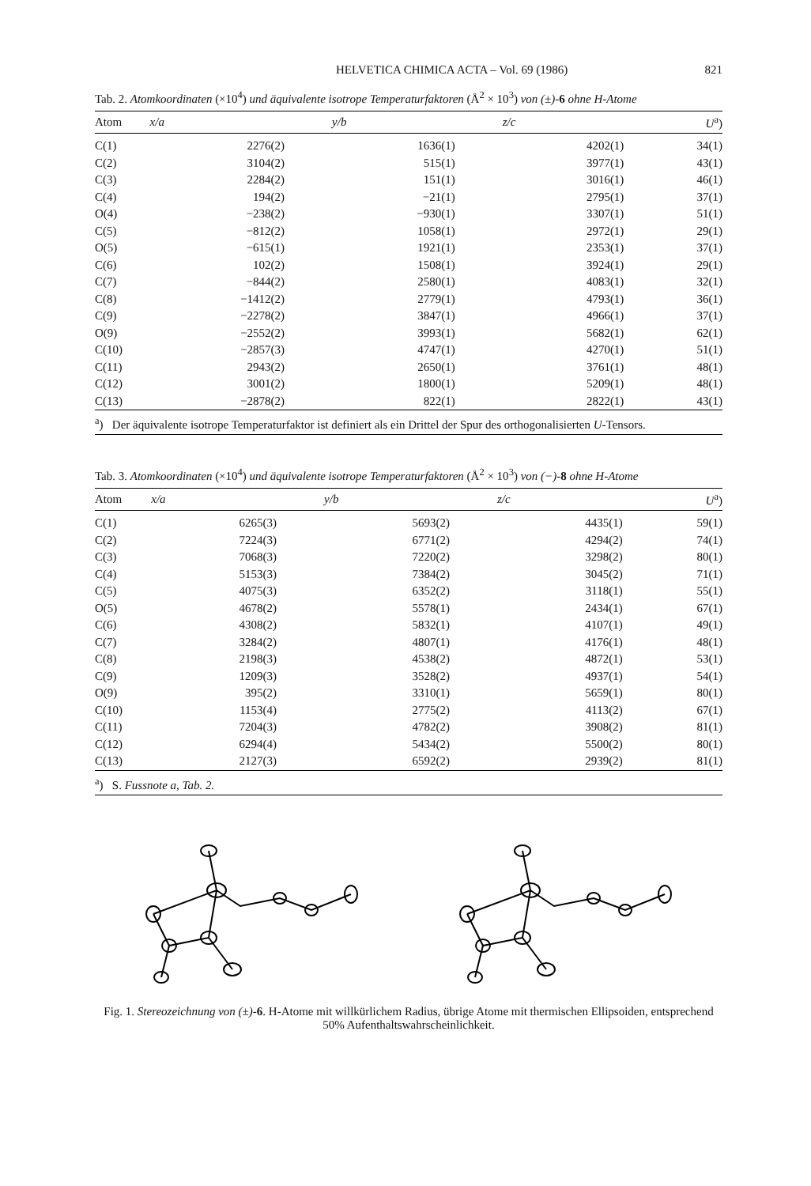HELVETICA CHIMICA ACTA – Vol. 69 (1986) 821
Tab. 2. Atomkoordinaten (×10<sup>4</sup>) und äquivalente isotrope Temperaturfaktoren (Å<sup>2</sup> × 10<sup>3</sup>) von (±)-6 ohne H-Atome
| Atom | x/a | y/b | z/c | U<sup>a</sup>) |
| --- | --- | --- | --- | --- |
| C(1) | 2276(2) | 1636(1) | 4202(1) | 34(1) |
| C(2) | 3104(2) | 515(1) | 3977(1) | 43(1) |
| C(3) | 2284(2) | 151(1) | 3016(1) | 46(1) |
| C(4) | 194(2) | −21(1) | 2795(1) | 37(1) |
| O(4) | −238(2) | −930(1) | 3307(1) | 51(1) |
| C(5) | −812(2) | 1058(1) | 2972(1) | 29(1) |
| O(5) | −615(1) | 1921(1) | 2353(1) | 37(1) |
| C(6) | 102(2) | 1508(1) | 3924(1) | 29(1) |
| C(7) | −844(2) | 2580(1) | 4083(1) | 32(1) |
| C(8) | −1412(2) | 2779(1) | 4793(1) | 36(1) |
| C(9) | −2278(2) | 3847(1) | 4966(1) | 37(1) |
| O(9) | −2552(2) | 3993(1) | 5682(1) | 62(1) |
| C(10) | −2857(3) | 4747(1) | 4270(1) | 51(1) |
| C(11) | 2943(2) | 2650(1) | 3761(1) | 48(1) |
| C(12) | 3001(2) | 1800(1) | 5209(1) | 48(1) |
| C(13) | −2878(2) | 822(1) | 2822(1) | 43(1) |
<sup>a</sup>) Der äquivalente isotrope Temperaturfaktor ist definiert als ein Drittel der Spur des orthogonalisierten U-Tensors.
Tab. 3. Atomkoordinaten (×10<sup>4</sup>) und äquivalente isotrope Temperaturfaktoren (Å<sup>2</sup> × 10<sup>3</sup>) von (−)-8 ohne H-Atome
| Atom | x/a | y/b | z/c | U<sup>a</sup>) |
| --- | --- | --- | --- | --- |
| C(1) | 6265(3) | 5693(2) | 4435(1) | 59(1) |
| C(2) | 7224(3) | 6771(2) | 4294(2) | 74(1) |
| C(3) | 7068(3) | 7220(2) | 3298(2) | 80(1) |
| C(4) | 5153(3) | 7384(2) | 3045(2) | 71(1) |
| C(5) | 4075(3) | 6352(2) | 3118(1) | 55(1) |
| O(5) | 4678(2) | 5578(1) | 2434(1) | 67(1) |
| C(6) | 4308(2) | 5832(1) | 4107(1) | 49(1) |
| C(7) | 3284(2) | 4807(1) | 4176(1) | 48(1) |
| C(8) | 2198(3) | 4538(2) | 4872(1) | 53(1) |
| C(9) | 1209(3) | 3528(2) | 4937(1) | 54(1) |
| O(9) | 395(2) | 3310(1) | 5659(1) | 80(1) |
| C(10) | 1153(4) | 2775(2) | 4113(2) | 67(1) |
| C(11) | 7204(3) | 4782(2) | 3908(2) | 81(1) |
| C(12) | 6294(4) | 5434(2) | 5500(2) | 80(1) |
| C(13) | 2127(3) | 6592(2) | 2939(2) | 81(1) |
<sup>a</sup>) S. Fussnote a, Tab. 2.
Fig. 1. Stereozeichnung von (±)-6. H-Atome mit willkürlichem Radius, übrige Atome mit thermischen Ellipsoiden, entsprechend 50% Aufenthaltswahrscheinlichkeit.